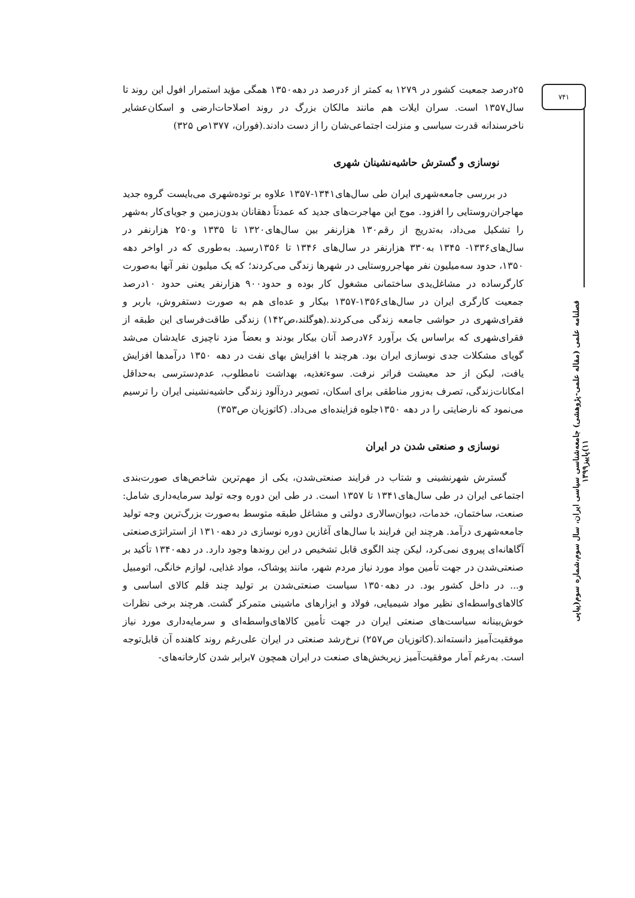۷۴۱
فصلنامه علمی (مقاله علمی-پژوهشی) جامعه‌شناسی سیاسی ایران، سال سوم،شماره سوم(پیاپی ۱۱)پاییز۱۳۹۹
۲۵درصد جمعیت کشور در ۱۲۷۹ به کمتر از ۶درصد در دهه۱۳۵۰ همگی مؤید استمرار افول این روند تا سال۱۳۵۷ است. سران ایلات هم مانند مالکان بزرگ در روند اصلاحات‌ارضی و اسکان‌عشایر ناخرسندانه قدرت سیاسی و منزلت اجتماعی‌شان را از دست دادند.(فوران، ۱۳۷۷ص ۳۲۵)
نوسازی و گسترش حاشیه‌نشینان شهری
در بررسی جامعه‌شهری ایران طی سال‌های۱۳۴۱-۱۳۵۷ علاوه بر توده‌شهری می‌بایست گروه جدید مهاجران‌روستایی را افزود. موج این مهاجرت‌های جدید که عمدتاً دهقانان بدون‌زمین و جویای‌کار به‌شهر را تشکیل می‌داد، به‌تدریج از رقم۱۳۰ هزارنفر بین سال‌های۱۳۲۰ تا ۱۳۳۵ و۲۵۰ هزارنفر در سال‌های۱۳۳۶- ۱۳۴۵ به۳۳۰ هزارنفر در سال‌های ۱۳۴۶ تا ۱۳۵۶رسید. به‌طوری که در اواخر دهه ۱۳۵۰، حدود سه‌میلیون نفر مهاجرروستایی در شهرها زندگی می‌کردند؛ که یک میلیون نفر آنها به‌صورت کارگرساده در مشاغل‌یدی ساختمانی مشغول کار بوده و حدود۹۰۰ هزارنفر یعنی حدود ۱۰درصد جمعیت کارگری ایران در سال‌های۱۳۵۶-۱۳۵۷ بیکار و عده‌ای هم به صورت دستفروش، باربر و فقرای‌شهری در حواشی جامعه زندگی می‌کردند.(هوگلند،ص۱۴۲) زندگی طاقت‌فرسای این طبقه از فقرای‌شهری که براساس یک برآورد ۷۶درصد آنان بیکار بودند و بعضاً مزد ناچیزی عایدشان می‌شد گویای مشکلات جدی نوسازی ایران بود. هرچند با افزایش بهای نفت در دهه ۱۳۵۰ درآمدها افزایش یافت، لیکن از حد معیشت فراتر نرفت. سوءتغذیه، بهداشت نامطلوب، عدم‌دسترسی به‌حداقل امکانات‌زندگی، تصرف به‌زور مناطقی برای اسکان، تصویر دردآلود زندگی حاشیه‌نشینی ایران را ترسیم می‌نمود که نارضایتی را در دهه ۱۳۵۰جلوه فزاینده‌ای می‌داد. (کاتوزیان ص۳۵۳)
نوسازی و صنعتی شدن در ایران
گسترش شهرنشینی و شتاب در فرایند صنعتی‌شدن، یکی از مهم‌ترین شاخص‌های صورت‌بندی اجتماعی ایران در طی سال‌های۱۳۴۱ تا ۱۳۵۷ است. در طی این دوره وجه تولید سرمایه‌داری شامل: صنعت، ساختمان، خدمات، دیوان‌سالاری دولتی و مشاغل طبقه متوسط به‌صورت بزرگ‌ترین وجه تولید جامعه‌شهری درآمد. هرچند این فرایند با سال‌های آغازین دوره نوسازی در دهه۱۳۱۰ از استراتژی‌صنعتی آگاهانه‌ای پیروی نمی‌کرد، لیکن چند الگوی قابل تشخیص در این روندها وجود دارد. در دهه۱۳۴۰ تأکید بر صنعتی‌شدن در جهت تأمین مواد مورد نیاز مردم شهر، مانند پوشاک، مواد غذایی، لوازم خانگی، اتومبیل و... در داخل کشور بود. در دهه۱۳۵۰ سیاست صنعتی‌شدن بر تولید چند قلم کالای اساسی و کالاهای‌واسطه‌ای نظیر مواد شیمیایی، فولاد و ابزارهای ماشینی متمرکز گشت. هرچند برخی نظرات خوش‌بینانه سیاست‌های صنعتی ایران در جهت تأمین کالاهای‌واسطه‌ای و سرمایه‌داری مورد نیاز موفقیت‌آمیز دانسته‌اند.(کاتوزیان ص۲۵۷) نرخ‌رشد صنعتی در ایران علی‌رغم روند کاهنده آن قابل‌توجه است. به‌رغم آمار موفقیت‌آمیز زیربخش‌های صنعت در ایران همچون ۷برابر شدن کارخانه‌های-